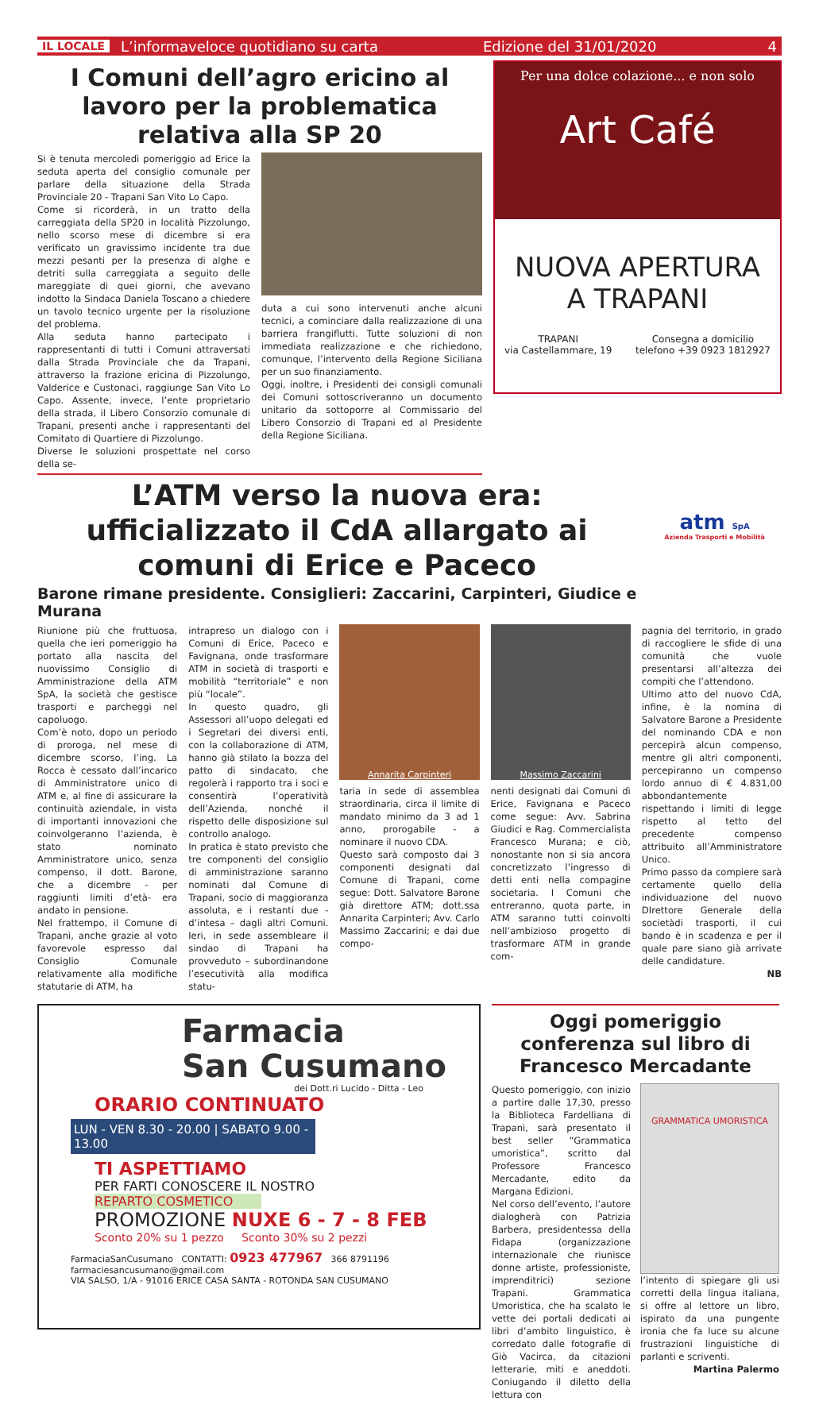IL LOCALE L’informaveloce quotidiano su carta Edizione del 31/01/2020 4
I Comuni dell’agro ericino al lavoro per la problematica relativa alla SP 20
Si è tenuta mercoledì pomeriggio ad Erice la seduta aperta del consiglio comunale per parlare della situazione della Strada Provinciale 20 - Trapani San Vito Lo Capo.
Come si ricorderà, in un tratto della carreggiata della SP20 in località Pizzolungo, nello scorso mese di dicembre si era verificato un gravissimo incidente tra due mezzi pesanti per la presenza di alghe e detriti sulla carreggiata a seguito delle mareggiate di quei giorni, che avevano indotto la Sindaca Daniela Toscano a chiedere un tavolo tecnico urgente per la risoluzione del problema.
Alla seduta hanno partecipato i rappresentanti di tutti i Comuni attraversati dalla Strada Provinciale che da Trapani, attraverso la frazione ericina di Pizzolungo, Valderice e Custonaci, raggiunge San Vito Lo Capo. Assente, invece, l’ente proprietario della strada, il Libero Consorzio comunale di Trapani, presenti anche i rappresentanti del Comitato di Quartiere di Pizzolungo.
Diverse le soluzioni prospettate nel corso della se-
duta a cui sono intervenuti anche alcuni tecnici, a cominciare dalla realizzazione di una barriera frangiflutti. Tutte soluzioni di non immediata realizzazione e che richiedono, comunque, l’intervento della Regione Siciliana per un suo finanziamento.
Oggi, inoltre, i Presidenti dei consigli comunali dei Comuni sottoscriveranno un documento unitario da sottoporre al Commissario del Libero Consorzio di Trapani ed al Presidente della Regione Siciliana.
Per una dolce colazione... e non solo
Art Café
NUOVA APERTURA
A TRAPANI
TRAPANI
via Castellammare, 19 Consegna a domicilio
telefono +39 0923 1812927
L’ATM verso la nuova era: ufficializzato il CdA allargato ai comuni di Erice e Paceco
Barone rimane presidente. Consiglieri: Zaccarini, Carpinteri, Giudice e Murana
atm SpA
Azienda Trasporti e Mobilità
Riunione più che fruttuosa, quella che ieri pomeriggio ha portato alla nascita del nuovissimo Consiglio di Amministrazione della ATM SpA, la società che gestisce trasporti e parcheggi nel capoluogo.
Com’è noto, dopo un periodo di proroga, nel mese di dicembre scorso, l’ing. La Rocca è cessato dall’incarico di Amministratore unico di ATM e, al fine di assicurare la continuità aziendale, in vista di importanti innovazioni che coinvolgeranno l’azienda, è stato nominato Amministratore unico, senza compenso, il dott. Barone, che a dicembre - per raggiunti limiti d’età- era andato in pensione.
Nel frattempo, il Comune di Trapani, anche grazie al voto favorevole espresso dal Consiglio Comunale relativamente alla modifiche statutarie di ATM, ha
intrapreso un dialogo con i Comuni di Erice, Paceco e Favignana, onde trasformare ATM in società di trasporti e mobilità “territoriale” e non più “locale”.
In questo quadro, gli Assessori all’uopo delegati ed i Segretari dei diversi enti, con la collaborazione di ATM, hanno già stilato la bozza del patto di sindacato, che regolerà i rapporto tra i soci e consentirà l’operatività dell’Azienda, nonché il rispetto delle disposizione sul controllo analogo.
In pratica è stato previsto che tre componenti del consiglio di amministrazione saranno nominati dal Comune di Trapani, socio di maggioranza assoluta, e i restanti due - d’intesa – dagli altri Comuni. Ieri, in sede assembleare il sindao di Trapani ha provveduto – subordinandone l’esecutività alla modifica statu-
Annarita Carpinteri
taria in sede di assemblea straordinaria, circa il limite di mandato minimo da 3 ad 1 anno, prorogabile - a nominare il nuovo CDA.
Questo sarà composto dai 3 componenti designati dal Comune di Trapani, come segue: Dott. Salvatore Barone già direttore ATM; dott.ssa Annarita Carpinteri; Avv. Carlo Massimo Zaccarini; e dai due compo-
Massimo Zaccarini
nenti designati dai Comuni dì Erice, Favignana e Paceco come segue: Avv. Sabrina Giudici e Rag. Commercialista Francesco Murana; e ciò, nonostante non si sia ancora concretizzato l’ingresso di detti enti nella compagine societaria. I Comuni che entreranno, quota parte, in ATM saranno tutti coinvolti nell’ambizioso progetto di trasformare ATM in grande com-
pagnia del territorio, in grado di raccogliere le sfide di una comunità che vuole presentarsi all’altezza dei compiti che l’attendono.
Ultimo atto del nuovo CdA, infine, è la nomina di Salvatore Barone a Presidente del nominando CDA e non percepirà alcun compenso, mentre gli altri componenti, percepiranno un compenso lordo annuo di € 4.831,00 abbondantemente rispettando i limiti di legge rispetto al tetto del precedente compenso attribuito all’Amministratore Unico.
Primo passo da compiere sarà certamente quello della individuazione del nuovo DIrettore Generale della societàdi trasporti, il cui bando è in scadenza e per il quale pare siano già arrivate delle candidature.
NB
Farmacia
San Cusumano
dei Dott.ri Lucido - Ditta - Leo
ORARIO CONTINUATO
LUN - VEN 8.30 - 20.00 | SABATO 9.00 - 13.00
TI ASPETTIAMO
PER FARTI CONOSCERE IL NOSTRO
REPARTO COSMETICO
PROMOZIONE NUXE 6 - 7 - 8 FEB
Sconto 20% su 1 pezzo Sconto 30% su 2 pezzi
FarmaciaSanCusumano CONTATTI: 0923 477967 366 8791196
farmaciesancusumano@gmail.com
VIA SALSO, 1/A - 91016 ERICE CASA SANTA - ROTONDA SAN CUSUMANO
Oggi pomeriggio conferenza sul libro di Francesco Mercadante
Questo pomeriggio, con inizio a partire dalle 17,30, presso la Biblioteca Fardelliana di Trapani, sarà presentato il best seller “Grammatica umoristica”, scritto dal Professore Francesco Mercadante, edito da Margana Edizioni.
Nel corso dell’evento, l’autore dialogherà con Patrizia Barbera, presidentessa della Fidapa (organizzazione internazionale che riunisce donne artiste, professioniste, imprenditrici) sezione Trapani. Grammatica Umoristica, che ha scalato le vette dei portali dedicati ai libri d’ambito linguistico, è corredato dalle fotografie di Giò Vacirca, da citazioni letterarie, miti e aneddoti. Coniugando il diletto della lettura con
GRAMMATICA UMORISTICA
l’intento di spiegare gli usi corretti della lingua italiana, si offre al lettore un libro, ispirato da una pungente ironia che fa luce su alcune frustrazioni linguistiche di parlanti e scriventi.
Martina Palermo